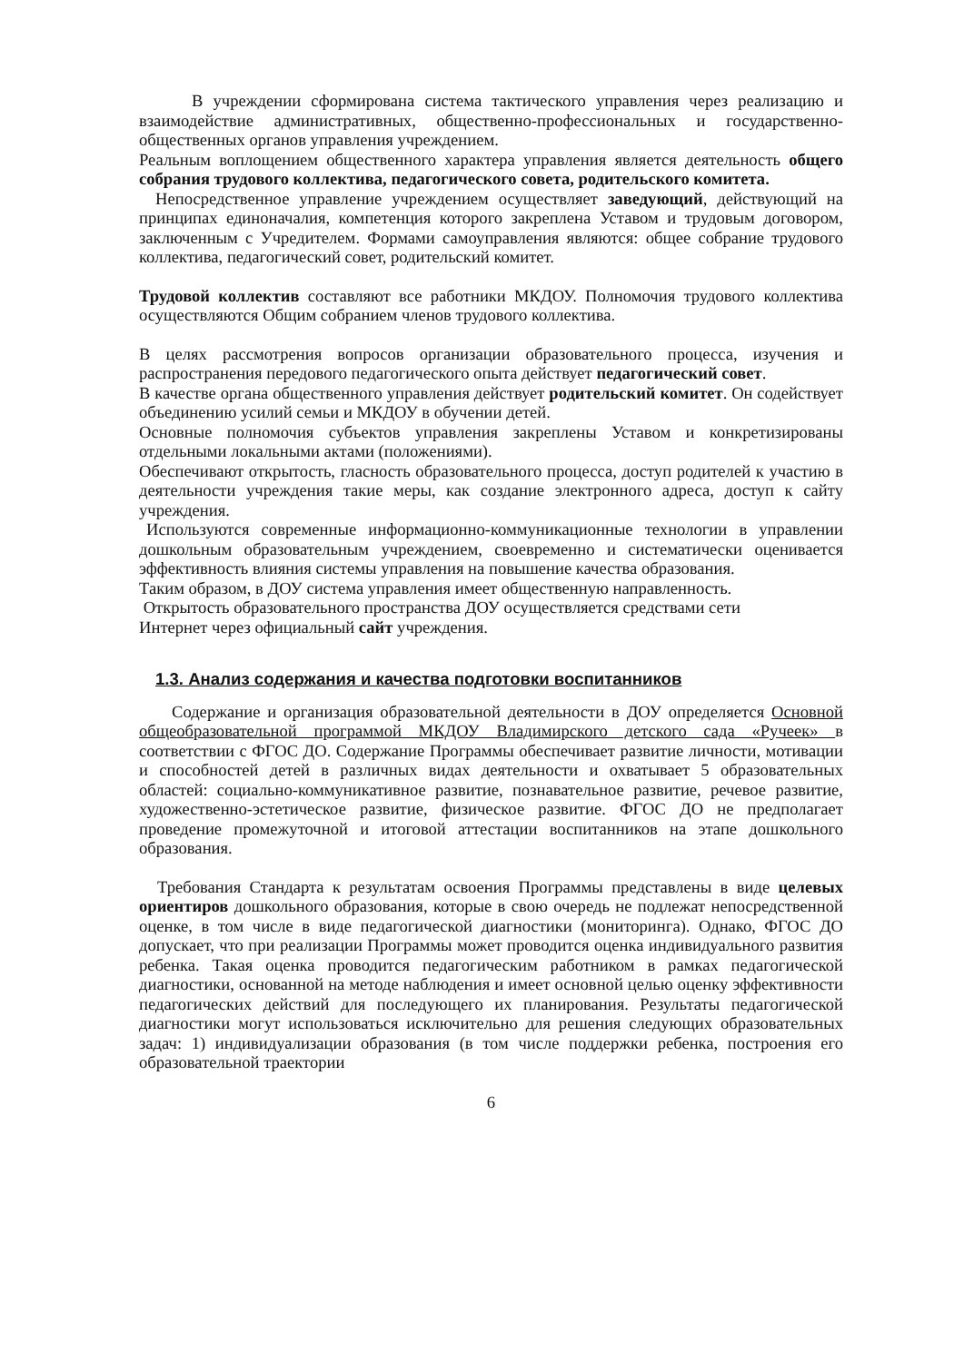В учреждении сформирована система тактического управления через реализацию и взаимодействие административных, общественно-профессиональных и государственно-общественных органов управления учреждением.
Реальным воплощением общественного характера управления является деятельность общего собрания трудового коллектива, педагогического совета, родительского комитета.
Непосредственное управление учреждением осуществляет заведующий, действующий на принципах единоначалия, компетенция которого закреплена Уставом и трудовым договором, заключенным с Учредителем. Формами самоуправления являются: общее собрание трудового коллектива, педагогический совет, родительский комитет.
Трудовой коллектив составляют все работники МКДОУ. Полномочия трудового коллектива осуществляются Общим собранием членов трудового коллектива.
В целях рассмотрения вопросов организации образовательного процесса, изучения и распространения передового педагогического опыта действует педагогический совет.
В качестве органа общественного управления действует родительский комитет. Он содействует объединению усилий семьи и МКДОУ в обучении детей.
Основные полномочия субъектов управления закреплены Уставом и конкретизированы отдельными локальными актами (положениями).
Обеспечивают открытость, гласность образовательного процесса, доступ родителей к участию в деятельности учреждения такие меры, как создание электронного адреса, доступ к сайту учреждения.
Используются современные информационно-коммуникационные технологии в управлении дошкольным образовательным учреждением, своевременно и систематически оценивается эффективность влияния системы управления на повышение качества образования.
Таким образом, в ДОУ система управления имеет общественную направленность.
Открытость образовательного пространства ДОУ осуществляется средствами сети
Интернет через официальный сайт учреждения.
1.3. Анализ содержания и качества подготовки воспитанников
Содержание и организация образовательной деятельности в ДОУ определяется Основной общеобразовательной программой МКДОУ Владимирского детского сада «Ручеек» в соответствии с ФГОС ДО. Содержание Программы обеспечивает развитие личности, мотивации и способностей детей в различных видах деятельности и охватывает 5 образовательных областей: социально-коммуникативное развитие, познавательное развитие, речевое развитие, художественно-эстетическое развитие, физическое развитие. ФГОС ДО не предполагает проведение промежуточной и итоговой аттестации воспитанников на этапе дошкольного образования.
Требования Стандарта к результатам освоения Программы представлены в виде целевых ориентиров дошкольного образования, которые в свою очередь не подлежат непосредственной оценке, в том числе в виде педагогической диагностики (мониторинга). Однако, ФГОС ДО допускает, что при реализации Программы может проводится оценка индивидуального развития ребенка. Такая оценка проводится педагогическим работником в рамках педагогической диагностики, основанной на методе наблюдения и имеет основной целью оценку эффективности педагогических действий для последующего их планирования. Результаты педагогической диагностики могут использоваться исключительно для решения следующих образовательных задач: 1) индивидуализации образования (в том числе поддержки ребенка, построения его образовательной траектории
6